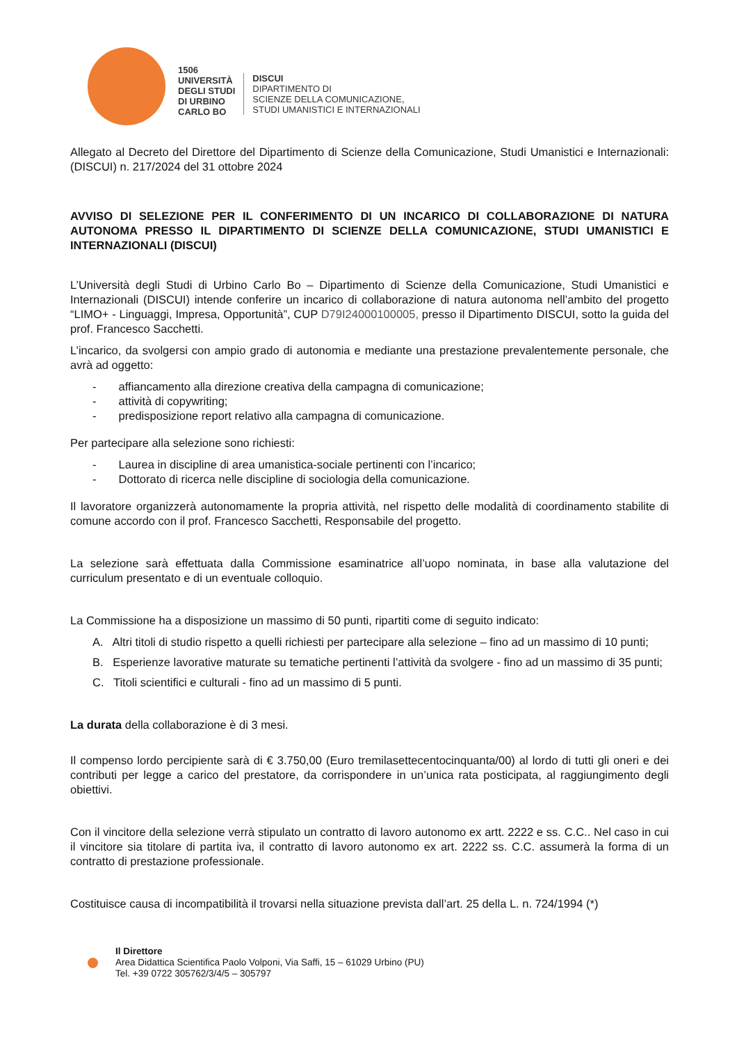1506
UNIVERSITÀ
DEGLI STUDI
DI URBINO
CARLO BO
DISCUI
DIPARTIMENTO DI
SCIENZE DELLA COMUNICAZIONE,
STUDI UMANISTICI E INTERNAZIONALI
Allegato al Decreto del Direttore del Dipartimento di Scienze della Comunicazione, Studi Umanistici e Internazionali: (DISCUI) n. 217/2024 del 31 ottobre 2024
AVVISO DI SELEZIONE PER IL CONFERIMENTO DI UN INCARICO DI COLLABORAZIONE DI NATURA AUTONOMA PRESSO IL DIPARTIMENTO DI SCIENZE DELLA COMUNICAZIONE, STUDI UMANISTICI E INTERNAZIONALI (DISCUI)
L’Università degli Studi di Urbino Carlo Bo – Dipartimento di Scienze della Comunicazione, Studi Umanistici e Internazionali (DISCUI) intende conferire un incarico di collaborazione di natura autonoma nell’ambito del progetto “LIMO+ - Linguaggi, Impresa, Opportunità”, CUP D79I24000100005, presso il Dipartimento DISCUI, sotto la guida del prof. Francesco Sacchetti.
L’incarico, da svolgersi con ampio grado di autonomia e mediante una prestazione prevalentemente personale, che avrà ad oggetto:
- affiancamento alla direzione creativa della campagna di comunicazione;
- attività di copywriting;
- predisposizione report relativo alla campagna di comunicazione.
Per partecipare alla selezione sono richiesti:
- Laurea in discipline di area umanistica-sociale pertinenti con l’incarico;
- Dottorato di ricerca nelle discipline di sociologia della comunicazione.
Il lavoratore organizzerà autonomamente la propria attività, nel rispetto delle modalità di coordinamento stabilite di comune accordo con il prof. Francesco Sacchetti, Responsabile del progetto.
La selezione sarà effettuata dalla Commissione esaminatrice all’uopo nominata, in base alla valutazione del curriculum presentato e di un eventuale colloquio.
La Commissione ha a disposizione un massimo di 50 punti, ripartiti come di seguito indicato:
A. Altri titoli di studio rispetto a quelli richiesti per partecipare alla selezione – fino ad un massimo di 10 punti;
B. Esperienze lavorative maturate su tematiche pertinenti l’attività da svolgere - fino ad un massimo di 35 punti;
C. Titoli scientifici e culturali - fino ad un massimo di 5 punti.
La durata della collaborazione è di 3 mesi.
Il compenso lordo percipiente sarà di € 3.750,00 (Euro tremilasettecentocinquanta/00) al lordo di tutti gli oneri e dei contributi per legge a carico del prestatore, da corrispondere in un’unica rata posticipata, al raggiungimento degli obiettivi.
Con il vincitore della selezione verrà stipulato un contratto di lavoro autonomo ex artt. 2222 e ss. C.C.. Nel caso in cui il vincitore sia titolare di partita iva, il contratto di lavoro autonomo ex art. 2222 ss. C.C. assumerà la forma di un contratto di prestazione professionale.
Costituisce causa di incompatibilità il trovarsi nella situazione prevista dall’art. 25 della L. n. 724/1994 (*)
Il Direttore
Area Didattica Scientifica Paolo Volponi, Via Saffi, 15 – 61029 Urbino (PU)
Tel. +39 0722 305762/3/4/5 – 305797